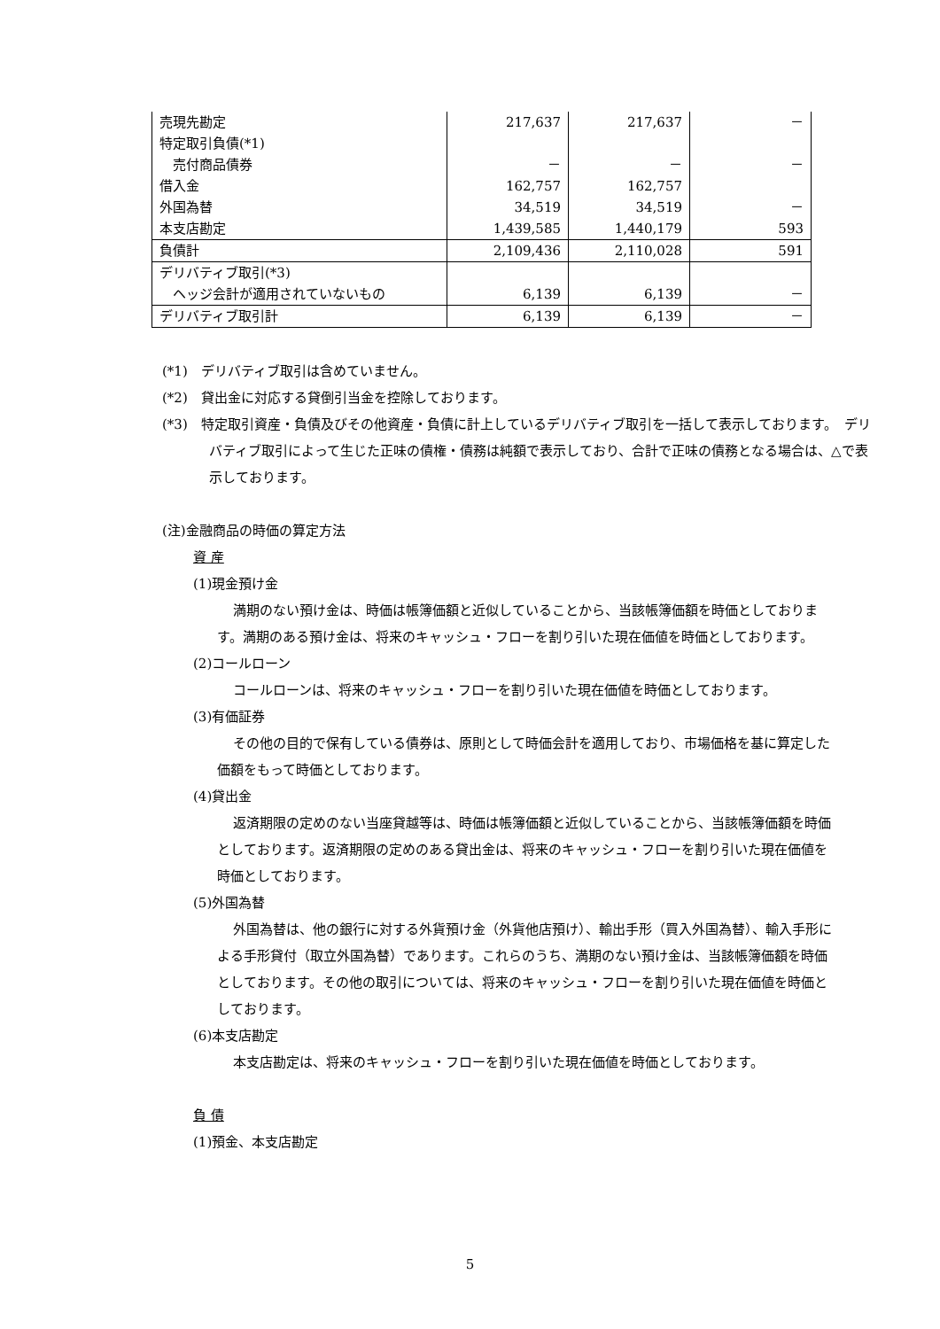| 売現先勘定 | 217,637 | 217,637 | － |
| 特定取引負債(*1) | | | |
| 売付商品債券 | － | － | － |
| 借入金 | 162,757 | 162,757 | |
| 外国為替 | 34,519 | 34,519 | － |
| 本支店勘定 | 1,439,585 | 1,440,179 | 593 |
| 負債計 | 2,109,436 | 2,110,028 | 591 |
| デリバティブ取引(*3) | | | |
| ヘッジ会計が適用されていないもの | 6,139 | 6,139 | － |
| デリバティブ取引計 | 6,139 | 6,139 | － |
(*1)　デリバティブ取引は含めていません。
(*2)　貸出金に対応する貸倒引当金を控除しております。
(*3)　特定取引資産・負債及びその他資産・負債に計上しているデリバティブ取引を一括して表示しております。　デリバティブ取引によって生じた正味の債権・債務は純額で表示しており、合計で正味の債務となる場合は、△で表示しております。
(注)金融商品の時価の算定方法
資 産
(1)現金預け金
満期のない預け金は、時価は帳簿価額と近似していることから、当該帳簿価額を時価としております。満期のある預け金は、将来のキャッシュ・フローを割り引いた現在価値を時価としております。
(2)コールローン
コールローンは、将来のキャッシュ・フローを割り引いた現在価値を時価としております。
(3)有価証券
その他の目的で保有している債券は、原則として時価会計を適用しており、市場価格を基に算定した価額をもって時価としております。
(4)貸出金
返済期限の定めのない当座貸越等は、時価は帳簿価額と近似していることから、当該帳簿価額を時価としております。返済期限の定めのある貸出金は、将来のキャッシュ・フローを割り引いた現在価値を時価としております。
(5)外国為替
外国為替は、他の銀行に対する外貨預け金（外貨他店預け）、輸出手形（買入外国為替）、輸入手形による手形貸付（取立外国為替）であります。これらのうち、満期のない預け金は、当該帳簿価額を時価としております。その他の取引については、将来のキャッシュ・フローを割り引いた現在価値を時価としております。
(6)本支店勘定
本支店勘定は、将来のキャッシュ・フローを割り引いた現在価値を時価としております。
負 債
(1)預金、本支店勘定
5